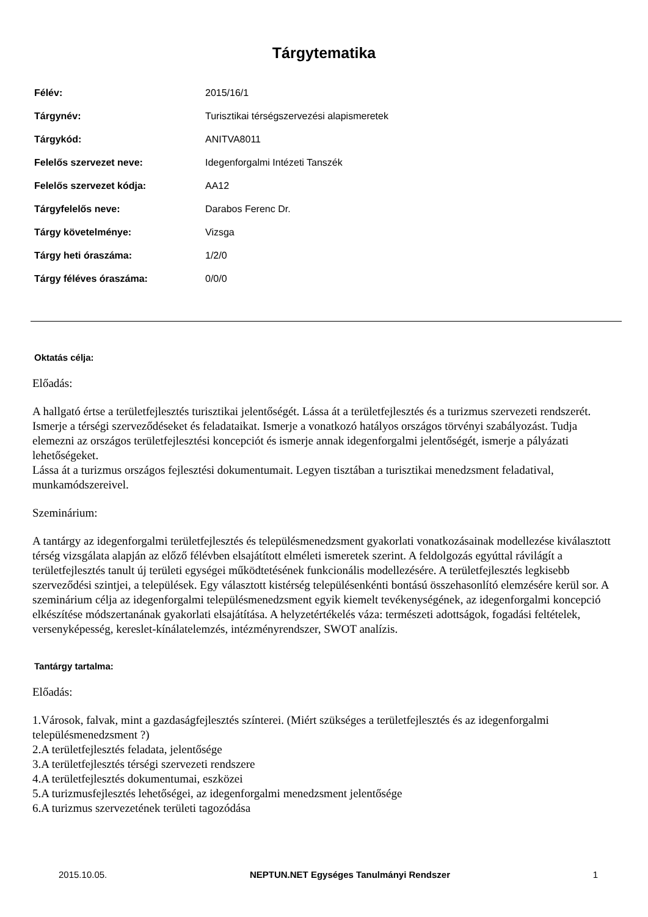Tárgytematika
| Félév: | 2015/16/1 |
| Tárgynév: | Turisztikai térségszervezési alapismeretek |
| Tárgykód: | ANITVA8011 |
| Felelős szervezet neve: | Idegenforgalmi Intézeti Tanszék |
| Felelős szervezet kódja: | AA12 |
| Tárgyfelelős neve: | Darabos Ferenc Dr. |
| Tárgy követelménye: | Vizsga |
| Tárgy heti óraszáma: | 1/2/0 |
| Tárgy féléves óraszáma: | 0/0/0 |
Oktatás célja:
Előadás:
A hallgató értse a területfejlesztés turisztikai jelentőségét. Lássa át a területfejlesztés és a turizmus szervezeti rendszerét. Ismerje a térségi szerveződéseket és feladataikat. Ismerje a vonatkozó hatályos országos törvényi szabályozást. Tudja elemezni az országos területfejlesztési koncepciót és ismerje annak idegenforgalmi jelentőségét, ismerje a pályázati lehetőségeket.
Lássa át a turizmus országos fejlesztési dokumentumait. Legyen tisztában a turisztikai menedzsment feladatival, munkamódszereivel.
Szeminárium:
A tantárgy az idegenforgalmi területfejlesztés és településmenedzsment gyakorlati vonatkozásainak modellezése kiválasztott térség vizsgálata alapján az előző félévben elsajátított elméleti ismeretek szerint. A feldolgozás egyúttal rávilágít a területfejlesztés tanult új területi egységei működtetésének funkcionális modellezésére. A területfejlesztés legkisebb szerveződési szintjei, a települések. Egy választott kistérség településenkénti bontású összehasonlító elemzésére kerül sor. A szeminárium célja az idegenforgalmi településmenedzsment egyik kiemelt tevékenységének, az idegenforgalmi koncepció elkészítése módszertanának gyakorlati elsajátítása. A helyzetértékelés váza: természeti adottságok, fogadási feltételek, versenyképesség, kereslet-kínálatelemzés, intézményrendszer, SWOT analízis.
Tantárgy tartalma:
Előadás:
1.Városok, falvak, mint a gazdaságfejlesztés színterei. (Miért szükséges a területfejlesztés és az idegenforgalmi településmenedzsment ?)
2.A területfejlesztés feladata, jelentősége
3.A területfejlesztés térségi szervezeti rendszere
4.A területfejlesztés dokumentumai, eszközei
5.A turizmusfejlesztés lehetőségei, az idegenforgalmi menedzsment jelentősége
6.A turizmus szervezetének területi tagozódása
2015.10.05. NEPTUN.NET Egységes Tanulmányi Rendszer 1